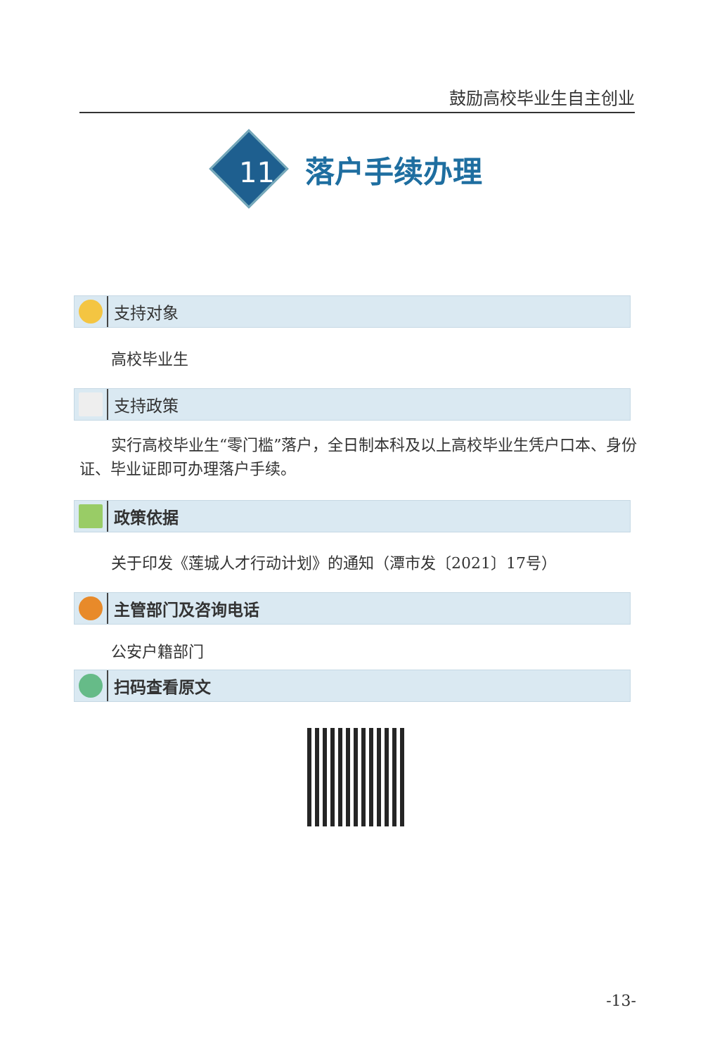鼓励高校毕业生自主创业
落户手续办理
11
支持对象
高校毕业生
支持政策
实行高校毕业生“零门槛”落户，全日制本科及以上高校毕业生凭户口本、身份证、毕业证即可办理落户手续。
政策依据
关于印发《莲城人才行动计划》的通知（潭市发〔2021〕17号）
主管部门及咨询电话
公安户籍部门
扫码查看原文
-13-